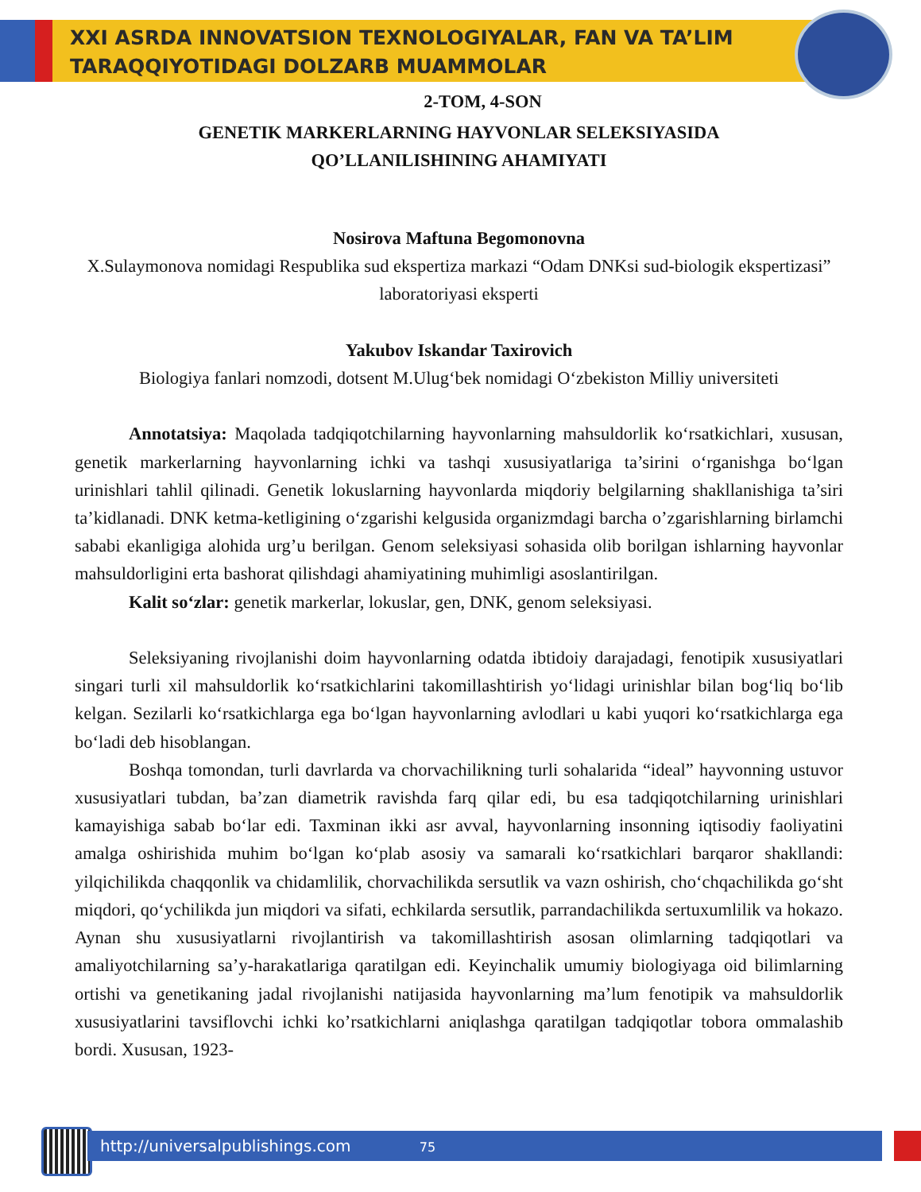XXI ASRDA INNOVATSION TEXNOLOGIYALAR, FAN VA TA’LIM
TARAQQIYOTIDAGI DOLZARB MUAMMOLAR
2-TOM, 4-SON
GENETIK MARKERLARNING HAYVONLAR SELEKSIYASIDA
QO’LLANILISHINING AHAMIYATI
Nosirova Maftuna Begomonovna
X.Sulaymonova nomidagi Respublika sud ekspertiza markazi “Odam DNKsi sud-biologik ekspertizasi” laboratoriyasi eksperti
Yakubov Iskandar Taxirovich
Biologiya fanlari nomzodi, dotsent M.Ulug‘bek nomidagi O‘zbekiston Milliy universiteti
Annotatsiya: Maqolada tadqiqotchilarning hayvonlarning mahsuldorlik ko‘rsatkichlari, xususan, genetik markerlarning hayvonlarning ichki va tashqi xususiyatlariga ta’sirini o‘rganishga bo‘lgan urinishlari tahlil qilinadi. Genetik lokuslarning hayvonlarda miqdoriy belgilarning shakllanishiga ta’siri ta’kidlanadi. DNK ketma-ketligining o‘zgarishi kelgusida organizmdagi barcha o’zgarishlarning birlamchi sababi ekanligiga alohida urg’u berilgan. Genom seleksiyasi sohasida olib borilgan ishlarning hayvonlar mahsuldorligini erta bashorat qilishdagi ahamiyatining muhimligi asoslantirilgan.
Kalit so‘zlar: genetik markerlar, lokuslar, gen, DNK, genom seleksiyasi.
Seleksiyaning rivojlanishi doim hayvonlarning odatda ibtidoiy darajadagi, fenotipik xususiyatlari singari turli xil mahsuldorlik ko‘rsatkichlarini takomillashtirish yo‘lidagi urinishlar bilan bog‘liq bo‘lib kelgan. Sezilarli ko‘rsatkichlarga ega bo‘lgan hayvonlarning avlodlari u kabi yuqori ko‘rsatkichlarga ega bo‘ladi deb hisoblangan.
Boshqa tomondan, turli davrlarda va chorvachilikning turli sohalarida “ideal” hayvonning ustuvor xususiyatlari tubdan, ba’zan diametrik ravishda farq qilar edi, bu esa tadqiqotchilarning urinishlari kamayishiga sabab bo‘lar edi. Taxminan ikki asr avval, hayvonlarning insonning iqtisodiy faoliyatini amalga oshirishida muhim bo‘lgan ko‘plab asosiy va samarali ko‘rsatkichlari barqaror shakllandi: yilqichilikda chaqqonlik va chidamlilik, chorvachilikda sersutlik va vazn oshirish, cho‘chqachilikda go‘sht miqdori, qo‘ychilikda jun miqdori va sifati, echkilarda sersutlik, parrandachilikda sertuxumlilik va hokazo. Aynan shu xususiyatlarni rivojlantirish va takomillashtirish asosan olimlarning tadqiqotlari va amaliyotchilarning sa’y-harakatlariga qaratilgan edi. Keyinchalik umumiy biologiyaga oid bilimlarning ortishi va genetikaning jadal rivojlanishi natijasida hayvonlarning ma’lum fenotipik va mahsuldorlik xususiyatlarini tavsiflovchi ichki ko’rsatkichlarni aniqlashga qaratilgan tadqiqotlar tobora ommalashib bordi. Xususan, 1923-
http://universalpublishings.com 75